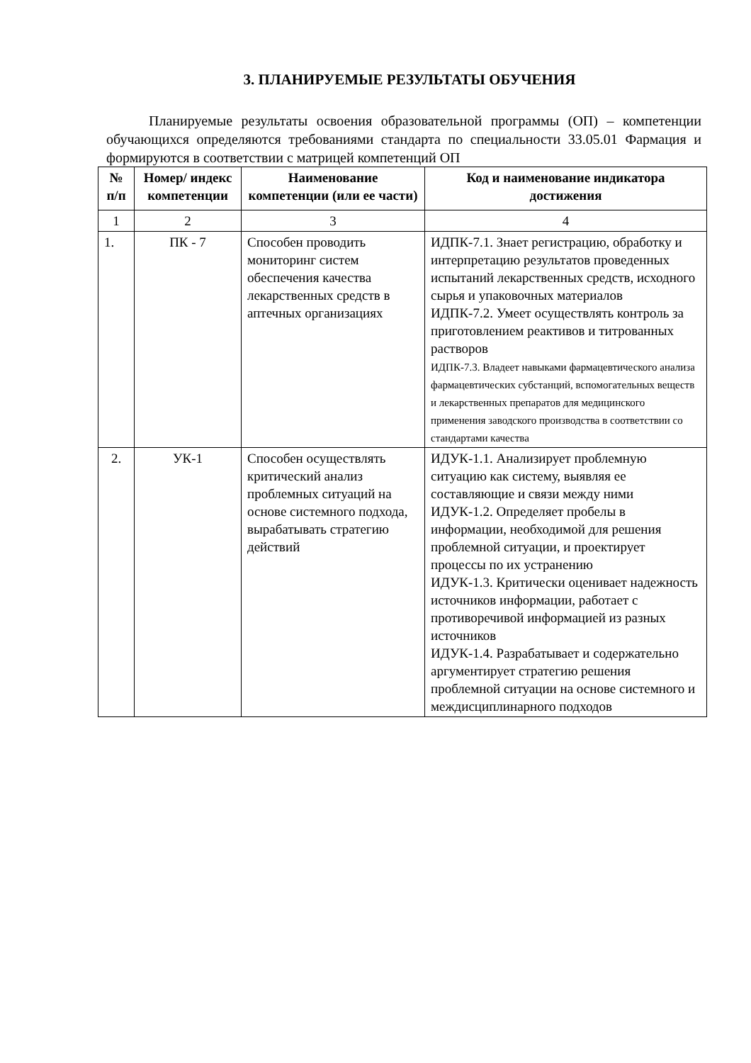3. ПЛАНИРУЕМЫЕ РЕЗУЛЬТАТЫ ОБУЧЕНИЯ
Планируемые результаты освоения образовательной программы (ОП) – компетенции обучающихся определяются требованиями стандарта по специальности 33.05.01 Фармация и формируются в соответствии с матрицей компетенций ОП
| № п/п | Номер/ индекс компетенции | Наименование компетенции (или ее части) | Код и наименование индикатора достижения |
| --- | --- | --- | --- |
| 1 | 2 | 3 | 4 |
| 1. | ПК - 7 | Способен проводить мониторинг систем обеспечения качества лекарственных средств в аптечных организациях | ИДПК-7.1. Знает регистрацию, обработку и интерпретацию результатов проведенных испытаний лекарственных средств, исходного сырья и упаковочных материалов ИДПК-7.2. Умеет осуществлять контроль за приготовлением реактивов и титрованных растворов ИДПК-7.3. Владеет навыками фармацевтического анализа фармацевтических субстанций, вспомогательных веществ и лекарственных препаратов для медицинского применения заводского производства в соответствии со стандартами качества |
| 2. | УК-1 | Способен осуществлять критический анализ проблемных ситуаций на основе системного подхода, вырабатывать стратегию действий | ИДУК-1.1. Анализирует проблемную ситуацию как систему, выявляя ее составляющие и связи между ними ИДУК-1.2. Определяет пробелы в информации, необходимой для решения проблемной ситуации, и проектирует процессы по их устранению ИДУК-1.3. Критически оценивает надежность источников информации, работает с противоречивой информацией из разных источников ИДУК-1.4. Разрабатывает и содержательно аргументирует стратегию решения проблемной ситуации на основе системного и междисциплинарного подходов |